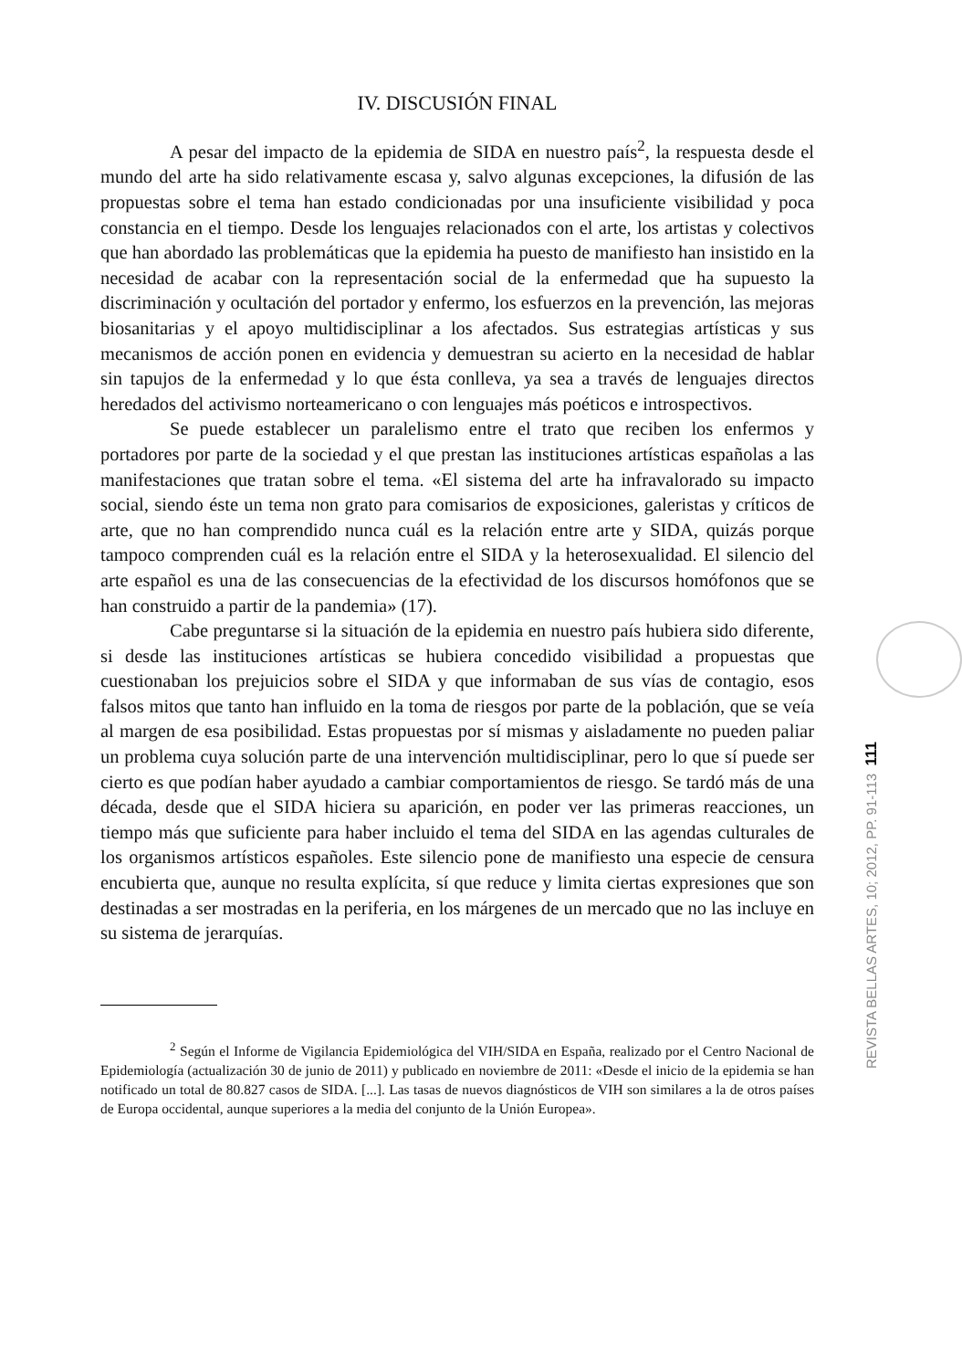IV. DISCUSIÓN FINAL
A pesar del impacto de la epidemia de SIDA en nuestro país<sup>2</sup>, la respuesta desde el mundo del arte ha sido relativamente escasa y, salvo algunas excepciones, la difusión de las propuestas sobre el tema han estado condicionadas por una insuficiente visibilidad y poca constancia en el tiempo. Desde los lenguajes relacionados con el arte, los artistas y colectivos que han abordado las problemáticas que la epidemia ha puesto de manifiesto han insistido en la necesidad de acabar con la representación social de la enfermedad que ha supuesto la discriminación y ocultación del portador y enfermo, los esfuerzos en la prevención, las mejoras biosanitarias y el apoyo multidisciplinar a los afectados. Sus estrategias artísticas y sus mecanismos de acción ponen en evidencia y demuestran su acierto en la necesidad de hablar sin tapujos de la enfermedad y lo que ésta conlleva, ya sea a través de lenguajes directos heredados del activismo norteamericano o con lenguajes más poéticos e introspectivos.
Se puede establecer un paralelismo entre el trato que reciben los enfermos y portadores por parte de la sociedad y el que prestan las instituciones artísticas españolas a las manifestaciones que tratan sobre el tema. «El sistema del arte ha infravalorado su impacto social, siendo éste un tema non grato para comisarios de exposiciones, galeristas y críticos de arte, que no han comprendido nunca cuál es la relación entre arte y SIDA, quizás porque tampoco comprenden cuál es la relación entre el SIDA y la heterosexualidad. El silencio del arte español es una de las consecuencias de la efectividad de los discursos homófonos que se han construido a partir de la pandemia» (17).
Cabe preguntarse si la situación de la epidemia en nuestro país hubiera sido diferente, si desde las instituciones artísticas se hubiera concedido visibilidad a propuestas que cuestionaban los prejuicios sobre el SIDA y que informaban de sus vías de contagio, esos falsos mitos que tanto han influido en la toma de riesgos por parte de la población, que se veía al margen de esa posibilidad. Estas propuestas por sí mismas y aisladamente no pueden paliar un problema cuya solución parte de una intervención multidisciplinar, pero lo que sí puede ser cierto es que podían haber ayudado a cambiar comportamientos de riesgo. Se tardó más de una década, desde que el SIDA hiciera su aparición, en poder ver las primeras reacciones, un tiempo más que suficiente para haber incluido el tema del SIDA en las agendas culturales de los organismos artísticos españoles. Este silencio pone de manifiesto una especie de censura encubierta que, aunque no resulta explícita, sí que reduce y limita ciertas expresiones que son destinadas a ser mostradas en la periferia, en los márgenes de un mercado que no las incluye en su sistema de jerarquías.
<sup>2</sup> Según el Informe de Vigilancia Epidemiológica del VIH/SIDA en España, realizado por el Centro Nacional de Epidemiología (actualización 30 de junio de 2011) y publicado en noviembre de 2011: «Desde el inicio de la epidemia se han notificado un total de 80.827 casos de SIDA. [...]. Las tasas de nuevos diagnósticos de VIH son similares a la de otros países de Europa occidental, aunque superiores a la media del conjunto de la Unión Europea».
REVISTA BELLAS ARTES, 10; 2012, PP. 91-113 111